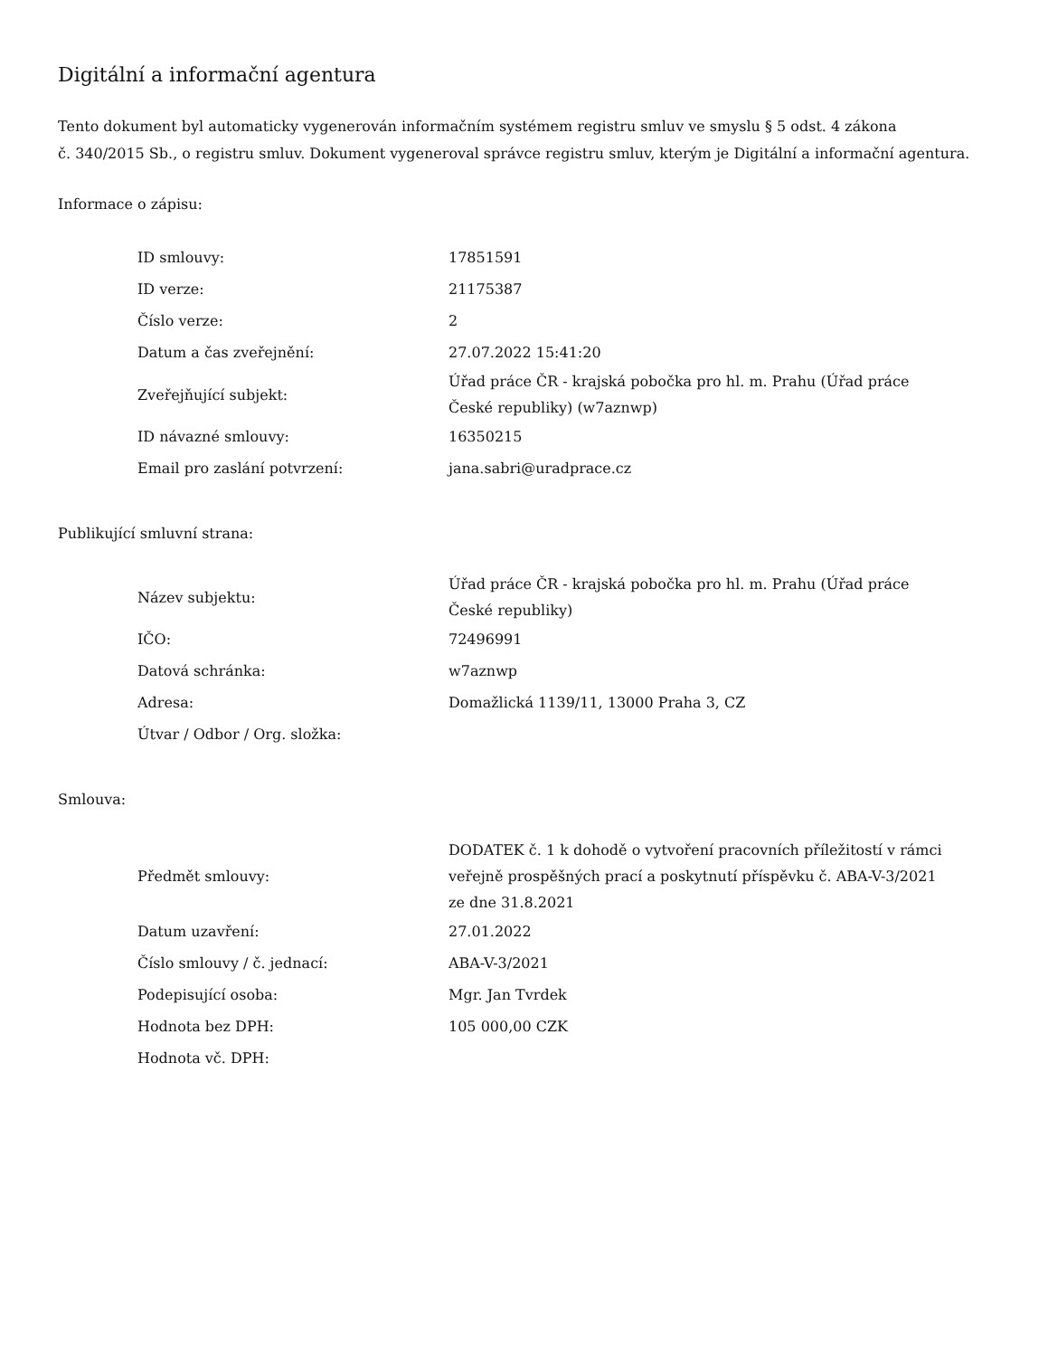Digitální a informační agentura
Tento dokument byl automaticky vygenerován informačním systémem registru smluv ve smyslu § 5 odst. 4 zákona
č. 340/2015 Sb., o registru smluv. Dokument vygeneroval správce registru smluv, kterým je Digitální a informační agentura.
Informace o zápisu:
| ID smlouvy: | 17851591 |
| ID verze: | 21175387 |
| Číslo verze: | 2 |
| Datum a čas zveřejnění: | 27.07.2022 15:41:20 |
| Zveřejňující subjekt: | Úřad práce ČR - krajská pobočka pro hl. m. Prahu (Úřad práce České republiky) (w7aznwp) |
| ID návazné smlouvy: | 16350215 |
| Email pro zaslání potvrzení: | jana.sabri@uradprace.cz |
Publikující smluvní strana:
| Název subjektu: | Úřad práce ČR - krajská pobočka pro hl. m. Prahu (Úřad práce České republiky) |
| IČO: | 72496991 |
| Datová schránka: | w7aznwp |
| Adresa: | Domažlická 1139/11, 13000 Praha 3, CZ |
| Útvar / Odbor / Org. složka: | |
Smlouva:
| Předmět smlouvy: | DODATEK č. 1 k dohodě o vytvoření pracovních příležitostí v rámci veřejně prospěšných prací a poskytnutí příspěvku č. ABA-V-3/2021 ze dne 31.8.2021 |
| Datum uzavření: | 27.01.2022 |
| Číslo smlouvy / č. jednací: | ABA-V-3/2021 |
| Podepisující osoba: | Mgr. Jan Tvrdek |
| Hodnota bez DPH: | 105 000,00 CZK |
| Hodnota vč. DPH: | |